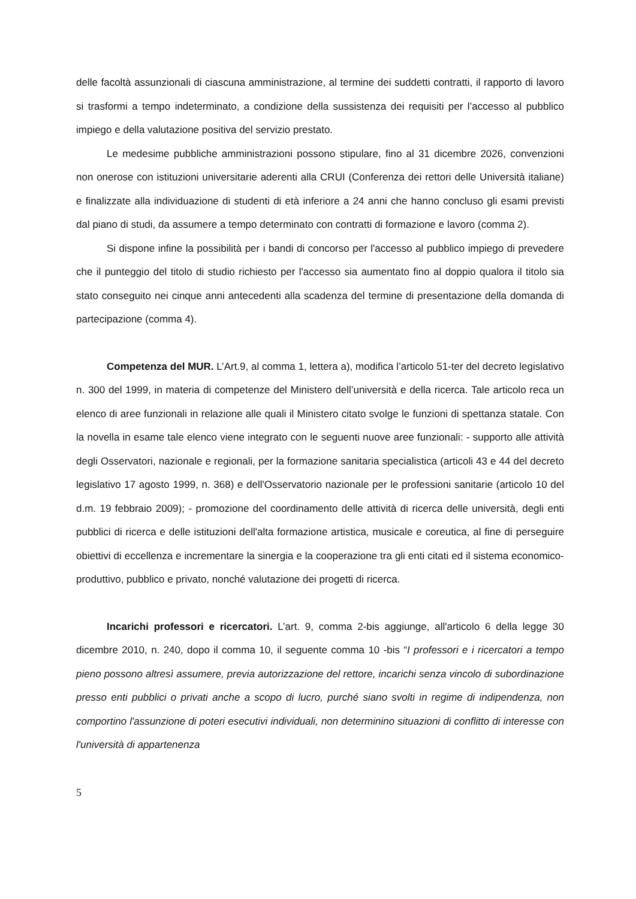delle facoltà assunzionali di ciascuna amministrazione, al termine dei suddetti contratti, il rapporto di lavoro si trasformi a tempo indeterminato, a condizione della sussistenza dei requisiti per l’accesso al pubblico impiego e della valutazione positiva del servizio prestato.
Le medesime pubbliche amministrazioni possono stipulare, fino al 31 dicembre 2026, convenzioni non onerose con istituzioni universitarie aderenti alla CRUI (Conferenza dei rettori delle Università italiane) e finalizzate alla individuazione di studenti di età inferiore a 24 anni che hanno concluso gli esami previsti dal piano di studi, da assumere a tempo determinato con contratti di formazione e lavoro (comma 2).
Si dispone infine la possibilità per i bandi di concorso per l'accesso al pubblico impiego di prevedere che il punteggio del titolo di studio richiesto per l'accesso sia aumentato fino al doppio qualora il titolo sia stato conseguito nei cinque anni antecedenti alla scadenza del termine di presentazione della domanda di partecipazione (comma 4).
Competenza del MUR. L’Art.9, al comma 1, lettera a), modifica l’articolo 51-ter del decreto legislativo n. 300 del 1999, in materia di competenze del Ministero dell’università e della ricerca. Tale articolo reca un elenco di aree funzionali in relazione alle quali il Ministero citato svolge le funzioni di spettanza statale. Con la novella in esame tale elenco viene integrato con le seguenti nuove aree funzionali: - supporto alle attività degli Osservatori, nazionale e regionali, per la formazione sanitaria specialistica (articoli 43 e 44 del decreto legislativo 17 agosto 1999, n. 368) e dell'Osservatorio nazionale per le professioni sanitarie (articolo 10 del d.m. 19 febbraio 2009); - promozione del coordinamento delle attività di ricerca delle università, degli enti pubblici di ricerca e delle istituzioni dell'alta formazione artistica, musicale e coreutica, al fine di perseguire obiettivi di eccellenza e incrementare la sinergia e la cooperazione tra gli enti citati ed il sistema economico-produttivo, pubblico e privato, nonché valutazione dei progetti di ricerca.
Incarichi professori e ricercatori. L’art. 9, comma 2-bis aggiunge, all'articolo 6 della legge 30 dicembre 2010, n. 240, dopo il comma 10, il seguente comma 10 -bis “I professori e i ricercatori a tempo pieno possono altresì assumere, previa autorizzazione del rettore, incarichi senza vincolo di subordinazione presso enti pubblici o privati anche a scopo di lucro, purché siano svolti in regime di indipendenza, non comportino l'assunzione di poteri esecutivi individuali, non determinino situazioni di conflitto di interesse con l'università di appartenenza
5